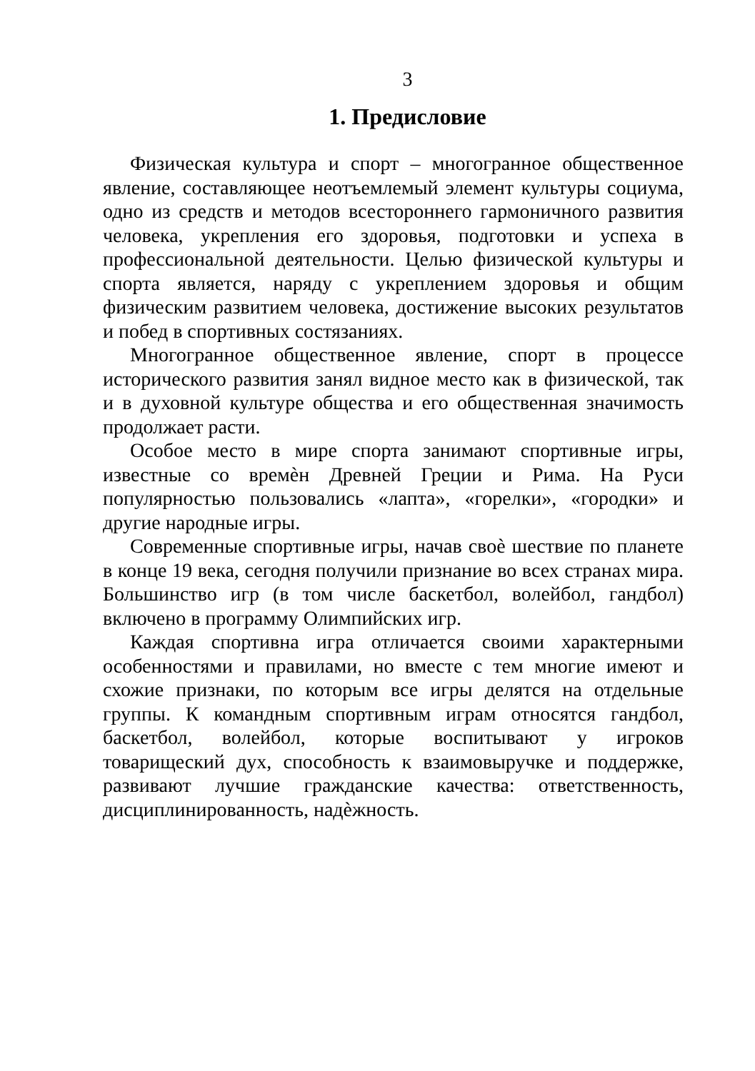3
1. Предисловие
Физическая культура и спорт – многогранное общественное явление, составляющее неотъемлемый элемент культуры социума, одно из средств и методов всестороннего гармоничного развития человека, укрепления его здоровья, подготовки и успеха в профессиональной деятельности. Целью физической культуры и спорта является, наряду с укреплением здоровья и общим физическим развитием человека, достижение высоких результатов и побед в спортивных состязаниях.
Многогранное общественное явление, спорт в процессе исторического развития занял видное место как в физической, так и в духовной культуре общества и его общественная значимость продолжает расти.
Особое место в мире спорта занимают спортивные игры, известные со времѐн Древней Греции и Рима. На Руси популярностью пользовались «лапта», «горелки», «городки» и другие народные игры.
Современные спортивные игры, начав своѐ шествие по планете в конце 19 века, сегодня получили признание во всех странах мира. Большинство игр (в том числе баскетбол, волейбол, гандбол) включено в программу Олимпийских игр.
Каждая спортивна игра отличается своими характерными особенностями и правилами, но вместе с тем многие имеют и схожие признаки, по которым все игры делятся на отдельные группы. К командным спортивным играм относятся гандбол, баскетбол, волейбол, которые воспитывают у игроков товарищеский дух, способность к взаимовыручке и поддержке, развивают лучшие гражданские качества: ответственность, дисциплинированность, надѐжность.